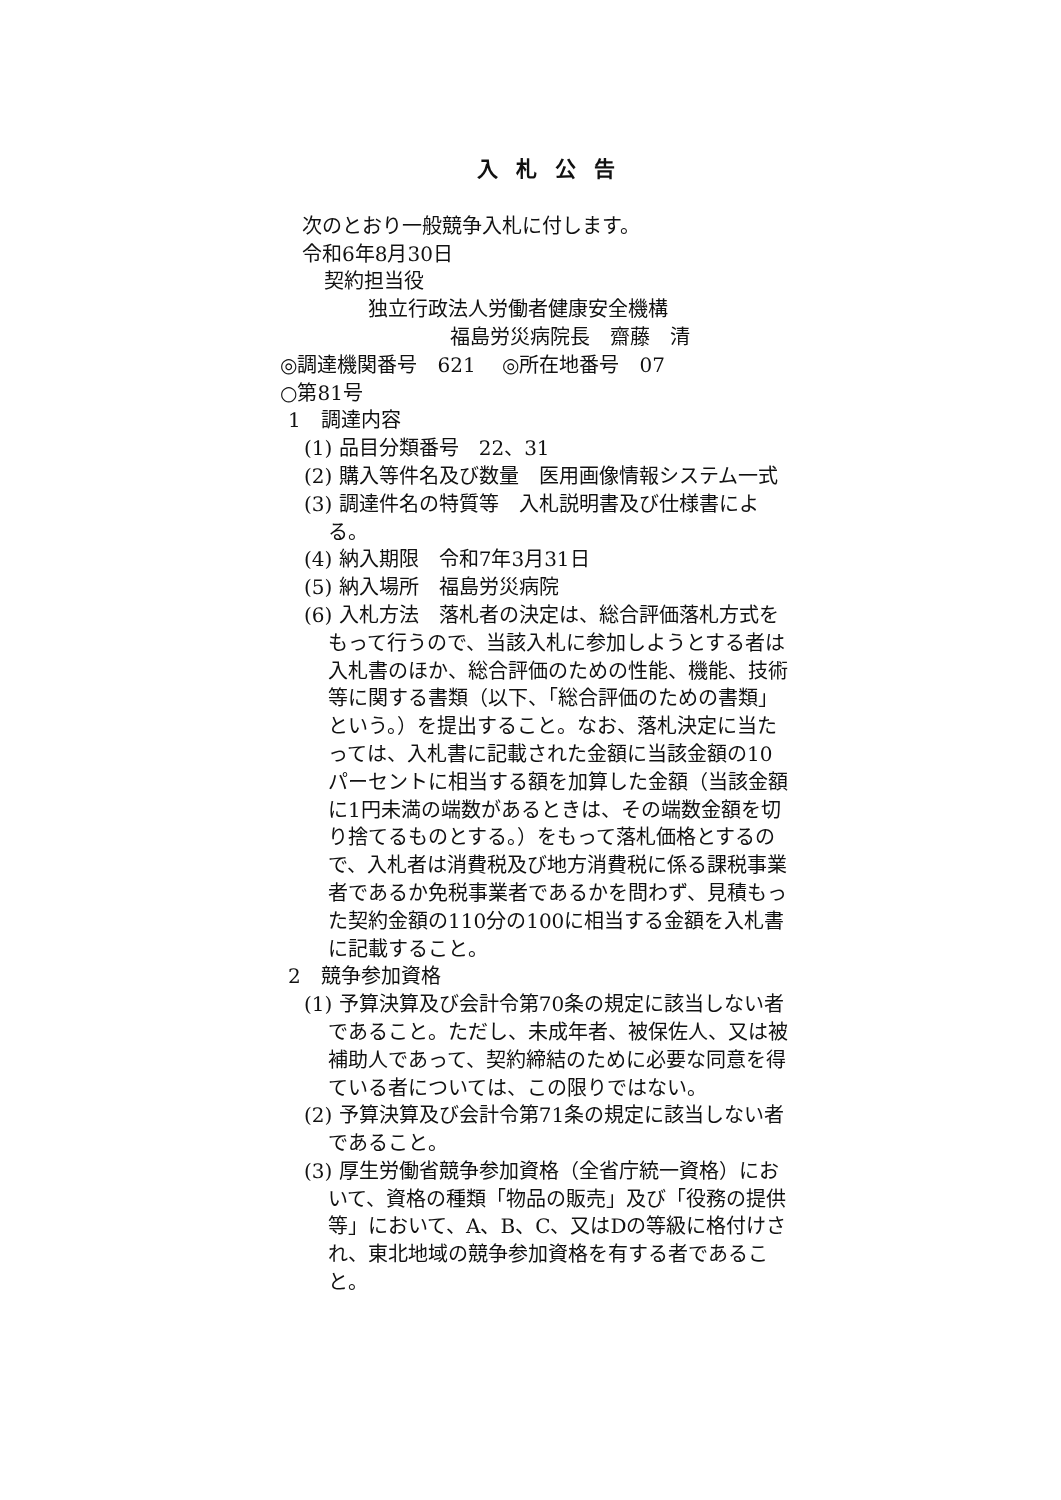入札公告
次のとおり一般競争入札に付します。
令和6年8月30日
契約担当役
独立行政法人労働者健康安全機構
福島労災病院長　齋藤　清
◎調達機関番号　621　 ◎所在地番号　07
○第81号
1　調達内容
(1) 品目分類番号　22、31
(2) 購入等件名及び数量　医用画像情報システム一式
(3) 調達件名の特質等　入札説明書及び仕様書による。
(4) 納入期限　令和7年3月31日
(5) 納入場所　福島労災病院
(6) 入札方法　落札者の決定は、総合評価落札方式をもって行うので、当該入札に参加しようとする者は入札書のほか、総合評価のための性能、機能、技術等に関する書類（以下、「総合評価のための書類」という。）を提出すること。なお、落札決定に当たっては、入札書に記載された金額に当該金額の10パーセントに相当する額を加算した金額（当該金額に1円未満の端数があるときは、その端数金額を切り捨てるものとする。）をもって落札価格とするので、入札者は消費税及び地方消費税に係る課税事業者であるか免税事業者であるかを問わず、見積もった契約金額の110分の100に相当する金額を入札書に記載すること。
2　競争参加資格
(1) 予算決算及び会計令第70条の規定に該当しない者であること。ただし、未成年者、被保佐人、又は被補助人であって、契約締結のために必要な同意を得ている者については、この限りではない。
(2) 予算決算及び会計令第71条の規定に該当しない者であること。
(3) 厚生労働省競争参加資格（全省庁統一資格）において、資格の種類「物品の販売」及び「役務の提供等」において、A、B、C、又はDの等級に格付けされ、東北地域の競争参加資格を有する者であること。